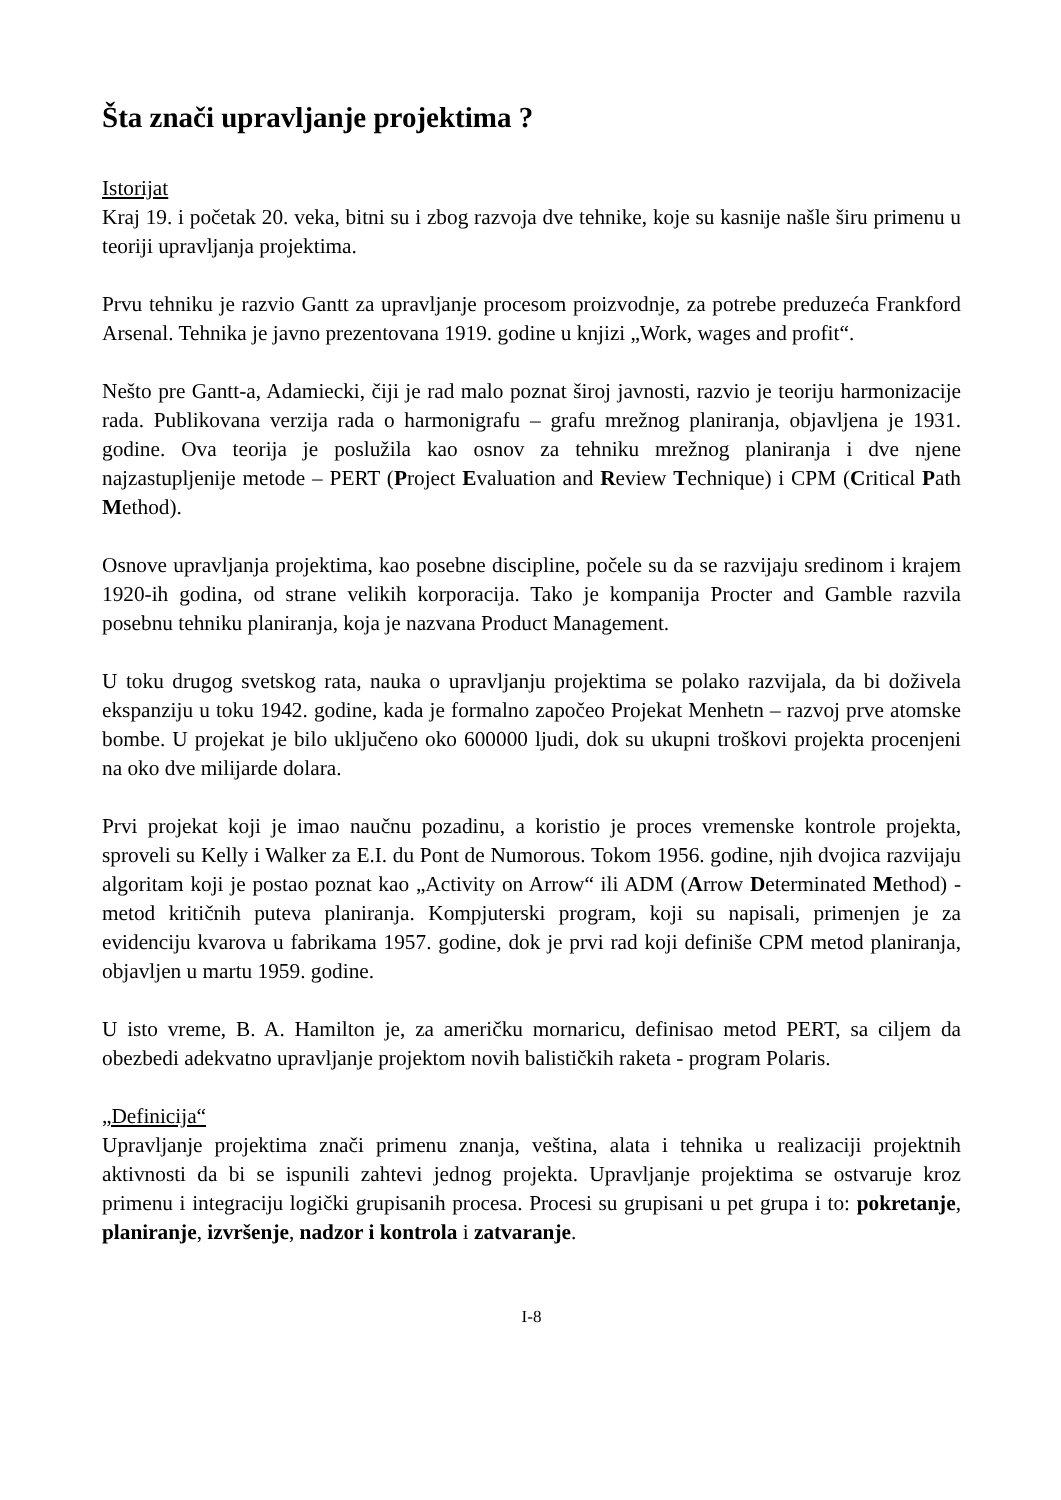Šta znači upravljanje projektima ?
Istorijat
Kraj 19. i početak 20. veka, bitni su i zbog razvoja dve tehnike, koje su kasnije našle širu primenu u teoriji upravljanja projektima.
Prvu tehniku je razvio Gantt za upravljanje procesom proizvodnje, za potrebe preduzeća Frankford Arsenal. Tehnika je javno prezentovana 1919. godine u knjizi „Work, wages and profit“.
Nešto pre Gantt-a, Adamiecki, čiji je rad malo poznat široj javnosti, razvio je teoriju harmonizacije rada. Publikovana verzija rada o harmonigrafu – grafu mrežnog planiranja, objavljena je 1931. godine. Ova teorija je poslužila kao osnov za tehniku mrežnog planiranja i dve njene najzastupljenije metode – PERT (Project Evaluation and Review Technique) i CPM (Critical Path Method).
Osnove upravljanja projektima, kao posebne discipline, počele su da se razvijaju sredinom i krajem 1920-ih godina, od strane velikih korporacija. Tako je kompanija Procter and Gamble razvila posebnu tehniku planiranja, koja je nazvana Product Management.
U toku drugog svetskog rata, nauka o upravljanju projektima se polako razvijala, da bi doživela ekspanziju u toku 1942. godine, kada je formalno započeo Projekat Menhetn – razvoj prve atomske bombe. U projekat je bilo uključeno oko 600000 ljudi, dok su ukupni troškovi projekta procenjeni na oko dve milijarde dolara.
Prvi projekat koji je imao naučnu pozadinu, a koristio je proces vremenske kontrole projekta, sproveli su Kelly i Walker za E.I. du Pont de Numorous. Tokom 1956. godine, njih dvojica razvijaju algoritam koji je postao poznat kao „Activity on Arrow“ ili ADM (Arrow Determinated Method) - metod kritičnih puteva planiranja. Kompjuterski program, koji su napisali, primenjen je za evidenciju kvarova u fabrikama 1957. godine, dok je prvi rad koji definiše CPM metod planiranja, objavljen u martu 1959. godine.
U isto vreme, B. A. Hamilton je, za američku mornaricu, definisao metod PERT, sa ciljem da obezbedi adekvatno upravljanje projektom novih balističkih raketa - program Polaris.
„Definicija“
Upravljanje projektima znači primenu znanja, veština, alata i tehnika u realizaciji projektnih aktivnosti da bi se ispunili zahtevi jednog projekta. Upravljanje projektima se ostvaruje kroz primenu i integraciju logički grupisanih procesa. Procesi su grupisani u pet grupa i to: pokretanje, planiranje, izvršenje, nadzor i kontrola i zatvaranje.
I-8